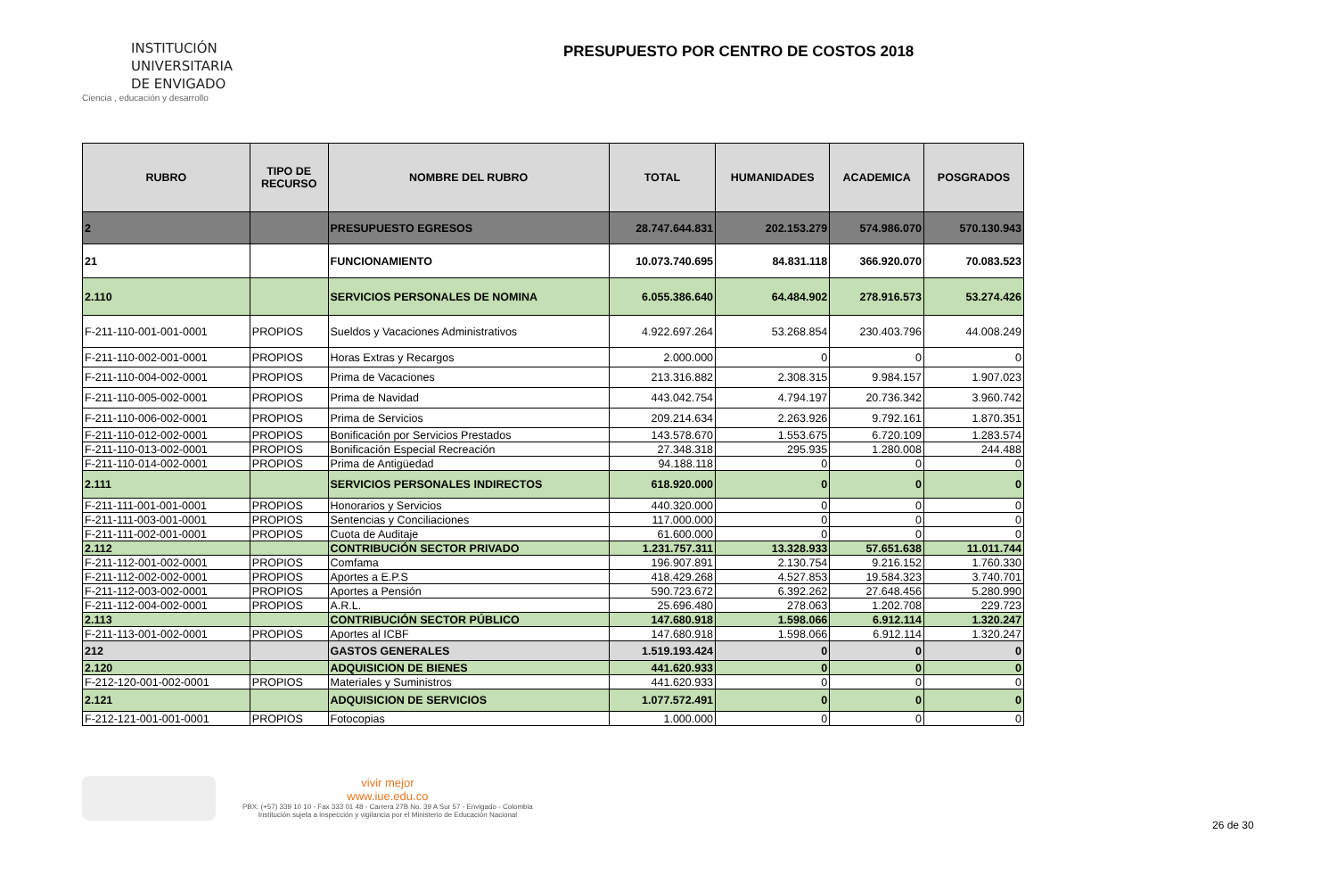INSTITUCIÓN
UNIVERSITARIA
DE ENVIGADO
Ciencia , educación y desarrollo
PRESUPUESTO POR CENTRO DE COSTOS 2018
| RUBRO | TIPO DE RECURSO | NOMBRE DEL RUBRO | TOTAL | HUMANIDADES | ACADEMICA | POSGRADOS |
| --- | --- | --- | --- | --- | --- | --- |
| 2 | | PRESUPUESTO EGRESOS | 28.747.644.831 | 202.153.279 | 574.986.070 | 570.130.943 |
| 21 | | FUNCIONAMIENTO | 10.073.740.695 | 84.831.118 | 366.920.070 | 70.083.523 |
| 2.110 | | SERVICIOS PERSONALES DE NOMINA | 6.055.386.640 | 64.484.902 | 278.916.573 | 53.274.426 |
| F-211-110-001-001-0001 | PROPIOS | Sueldos y Vacaciones Administrativos | 4.922.697.264 | 53.268.854 | 230.403.796 | 44.008.249 |
| F-211-110-002-001-0001 | PROPIOS | Horas Extras y Recargos | 2.000.000 | 0 | 0 | 0 |
| F-211-110-004-002-0001 | PROPIOS | Prima de Vacaciones | 213.316.882 | 2.308.315 | 9.984.157 | 1.907.023 |
| F-211-110-005-002-0001 | PROPIOS | Prima de Navidad | 443.042.754 | 4.794.197 | 20.736.342 | 3.960.742 |
| F-211-110-006-002-0001 | PROPIOS | Prima de Servicios | 209.214.634 | 2.263.926 | 9.792.161 | 1.870.351 |
| F-211-110-012-002-0001 | PROPIOS | Bonificación por Servicios Prestados | 143.578.670 | 1.553.675 | 6.720.109 | 1.283.574 |
| F-211-110-013-002-0001 | PROPIOS | Bonificación Especial Recreación | 27.348.318 | 295.935 | 1.280.008 | 244.488 |
| F-211-110-014-002-0001 | PROPIOS | Prima de Antigüedad | 94.188.118 | 0 | 0 | 0 |
| 2.111 | | SERVICIOS PERSONALES INDIRECTOS | 618.920.000 | 0 | 0 | 0 |
| F-211-111-001-001-0001 | PROPIOS | Honorarios y Servicios | 440.320.000 | 0 | 0 | 0 |
| F-211-111-003-001-0001 | PROPIOS | Sentencias y Conciliaciones | 117.000.000 | 0 | 0 | 0 |
| F-211-111-002-001-0001 | PROPIOS | Cuota de Auditaje | 61.600.000 | 0 | 0 | 0 |
| 2.112 | | CONTRIBUCIÓN SECTOR PRIVADO | 1.231.757.311 | 13.328.933 | 57.651.638 | 11.011.744 |
| F-211-112-001-002-0001 | PROPIOS | Comfama | 196.907.891 | 2.130.754 | 9.216.152 | 1.760.330 |
| F-211-112-002-002-0001 | PROPIOS | Aportes a E.P.S | 418.429.268 | 4.527.853 | 19.584.323 | 3.740.701 |
| F-211-112-003-002-0001 | PROPIOS | Aportes a Pensión | 590.723.672 | 6.392.262 | 27.648.456 | 5.280.990 |
| F-211-112-004-002-0001 | PROPIOS | A.R.L. | 25.696.480 | 278.063 | 1.202.708 | 229.723 |
| 2.113 | | CONTRIBUCIÓN SECTOR PÚBLICO | 147.680.918 | 1.598.066 | 6.912.114 | 1.320.247 |
| F-211-113-001-002-0001 | PROPIOS | Aportes al ICBF | 147.680.918 | 1.598.066 | 6.912.114 | 1.320.247 |
| 212 | | GASTOS GENERALES | 1.519.193.424 | 0 | 0 | 0 |
| 2.120 | | ADQUISICION DE BIENES | 441.620.933 | 0 | 0 | 0 |
| F-212-120-001-002-0001 | PROPIOS | Materiales y Suministros | 441.620.933 | 0 | 0 | 0 |
| 2.121 | | ADQUISICION DE SERVICIOS | 1.077.572.491 | 0 | 0 | 0 |
| F-212-121-001-001-0001 | PROPIOS | Fotocopias | 1.000.000 | 0 | 0 | 0 |
vivir mejor
www.iue.edu.co
PBX: (+57) 339 10 10 - Fax 333 01 48 - Carrera 27B No. 39 A Sur 57 - Envigado - Colombia
Institución sujeta a inspección y vigilancia por el Ministerio de Educación Nacional
26 de 30